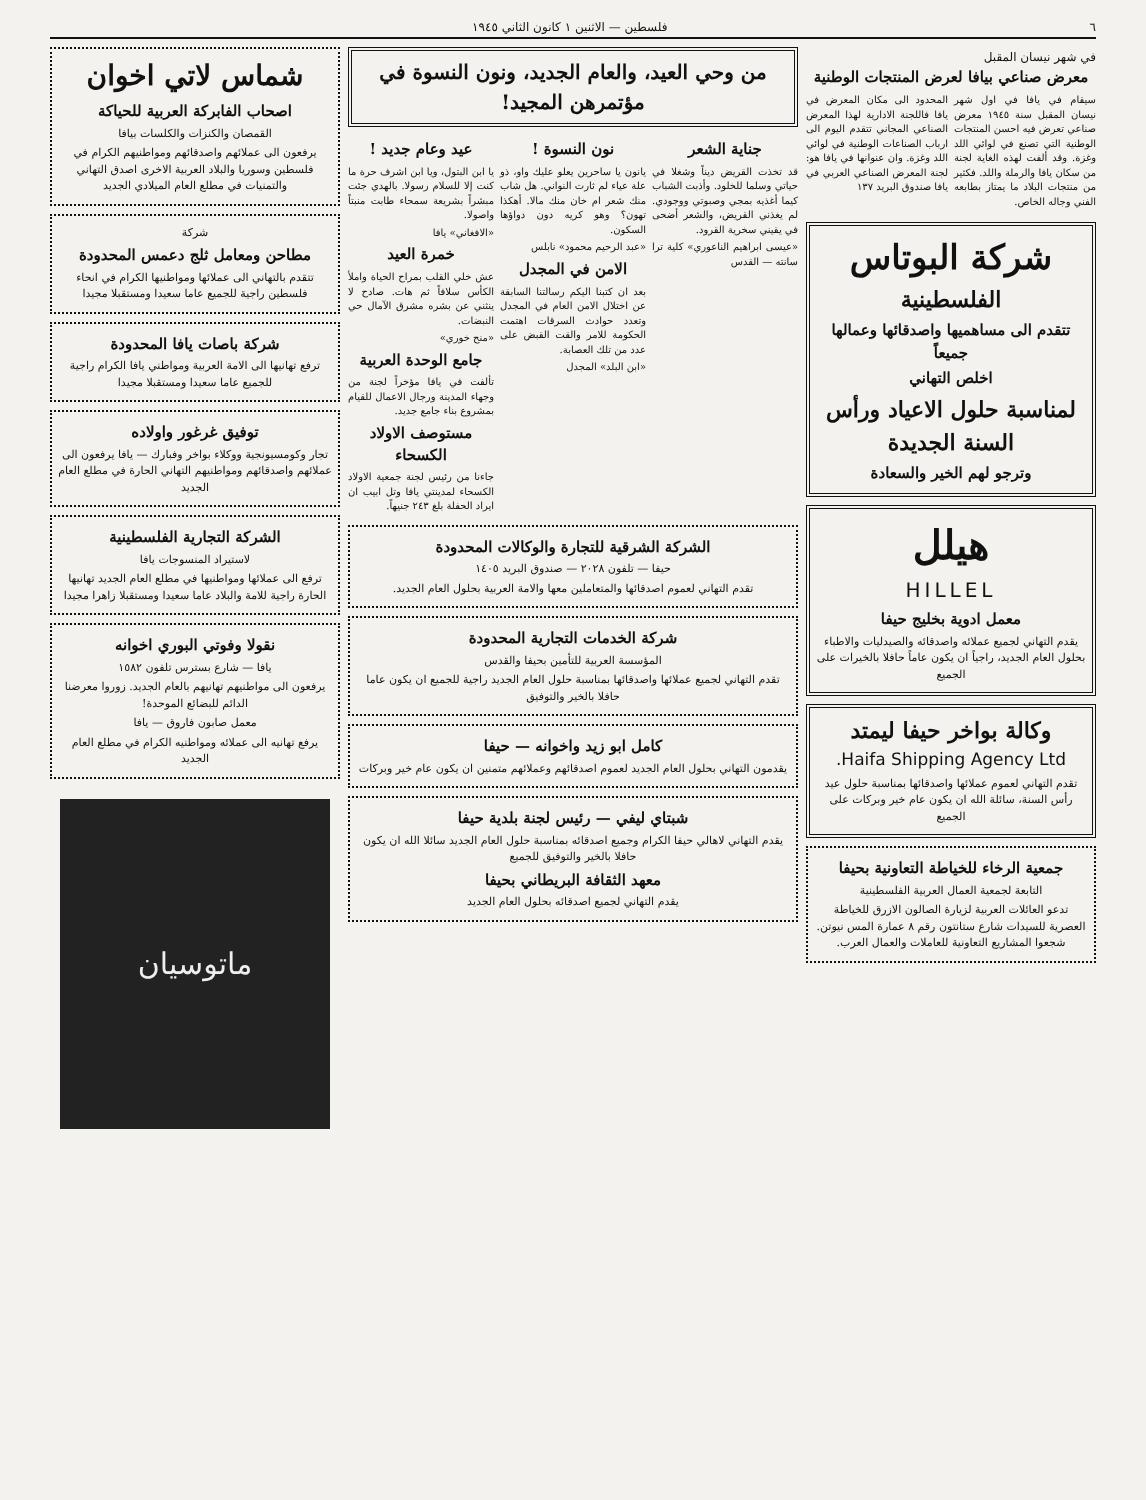٦ فلسطين — الاثنين ١ كانون الثاني ١٩٤٥
في شهر نيسان المقبل
معرض صناعي بيافا لعرض المنتجات الوطنية
سيقام في يافا في اول شهر نيسان المقبل سنة ١٩٤٥ معرض صناعي تعرض فيه احسن المنتجات الوطنية التي تصنع في لوائي اللد وغزة. وقد ألفت لهذه الغاية لجنة من سكان يافا والرملة واللد. فكثير من منتجات البلاد ما يمتاز بطابعه الفني وجاله الخاص.
المحدود الى مكان المعرض في يافا فاللجنة الادارية لهذا المعرض الصناعي المجاني تتقدم اليوم الى ارباب الصناعات الوطنية في لوائي اللد وغزة. وان عنوانها في يافا هو: لجنة المعرض الصناعي العربي في يافا صندوق البريد ١٣٧
شركة البوتاس
الفلسطينية
تتقدم الى مساهميها واصدقائها وعمالها جميعاً
اخلص التهاني
لمناسبة حلول الاعياد ورأس السنة الجديدة
وترجو لهم الخير والسعادة
هيلل
HILLEL
معمل ادوية بخليج حيفا
يقدم التهاني لجميع عملائه واصدقائه والصيدليات والاطباء بحلول العام الجديد، راجياً ان يكون عاماً حافلا بالخيرات على الجميع
وكالة بواخر حيفا ليمتد
Haifa Shipping Agency Ltd.
تقدم التهاني لعموم عملائها واصدقائها بمناسبة حلول عيد رأس السنة، سائلة الله ان يكون عام خير وبركات على الجميع
جمعية الرخاء للخياطة التعاونية بحيفا
التابعة لجمعية العمال العربية الفلسطينية
تدعو العائلات العربية لزيارة الصالون الازرق للخياطة العصرية للسيدات شارع ستانتون رقم ٨ عمارة المس نيوتن. شجعوا المشاريع التعاونية للعاملات والعمال العرب.
من وحي العيد، والعام الجديد، ونون النسوة في مؤتمرهن المجيد!
جناية الشعر
قد تخذت القريض ديناً وشغلا في حياتي وسلما للخلود. وأذبت الشباب كيما أغذيه بمجي وصبوتي ووجودي. لم يغذني القريض، والشعر أضحى في يقيني سخرية القرود.
«عيسى ابراهيم الناعوري» كلية ترا سانته — القدس
نون النسوة !
يانون يا ساحرين يعلو عليك واو، ذو علة عياء لم ثارت النواني. هل شاب منك شعر ام خان منك مالا. أهكذا تهون؟ وهو كريه دون دواؤها السكون.
«عبد الرحيم محمود» نابلس
الامن في المجدل
بعد ان كتبنا اليكم رسالتنا السابقة عن اختلال الامن العام في المجدل وتعدد حوادث السرقات اهتمت الحكومة للامر والقت القبض على عدد من تلك العصابة.
«ابن البلد» المجدل
عيد وعام جديد !
يا ابن البتول، ويا ابن اشرف حرة ما كنت إلا للسلام رسولا. بالهدي جئت مبشراً بشريعة سمحاء طابت منبتاً واصولا.
«الافغاني» يافا
خمرة العيد
عش خلي القلب بمراح الحياة واملأ الكأس سلافاً ثم هات. صادح لا ينثني عن بشره مشرق الآمال حي النبضات.
«منح خوري»
جامع الوحدة العربية
تألفت في يافا مؤخراً لجنة من وجهاء المدينة ورجال الاعمال للقيام بمشروع بناء جامع جديد.
مستوصف الاولاد الكسحاء
جاءنا من رئيس لجنة جمعية الاولاد الكسحاء لمدينتي يافا وتل ابيب ان ايراد الحفلة بلغ ٢٤٣ جنيهاً.
الشركة الشرقية للتجارة والوكالات المحدودة
حيفا — تلفون ٢٠٢٨ — صندوق البريد ١٤٠٥
تقدم التهاني لعموم اصدقائها والمتعاملين معها والامة العربية بحلول العام الجديد.
شركة الخدمات التجارية المحدودة
المؤسسة العربية للتأمين بحيفا والقدس
تقدم التهاني لجميع عملائها واصدقائها بمناسبة حلول العام الجديد راجية للجميع ان يكون عاما حافلا بالخير والتوفيق
كامل ابو زيد واخوانه — حيفا
يقدمون التهاني بحلول العام الجديد لعموم اصدقائهم وعملائهم متمنين ان يكون عام خير وبركات
شبتاي ليفي — رئيس لجنة بلدية حيفا
يقدم التهاني لاهالي حيفا الكرام وجميع اصدقائه بمناسبة حلول العام الجديد سائلا الله ان يكون حافلا بالخير والتوفيق للجميع
معهد الثقافة البريطاني بحيفا
يقدم التهاني لجميع اصدقائه بحلول العام الجديد
شماس لاتي اخوان
اصحاب الفابركة العربية للحياكة
القمصان والكنزات والكلسات بيافا
يرفعون الى عملائهم واصدقائهم ومواطنيهم الكرام في فلسطين وسوريا والبلاد العربية الاخرى اصدق التهاني والتمنيات في مطلع العام الميلادي الجديد
شركة
مطاحن ومعامل ثلج دعمس المحدودة
تتقدم بالتهاني الى عملائها ومواطنيها الكرام في انحاء فلسطين راجية للجميع عاما سعيدا ومستقبلا مجيدا
شركة باصات يافا المحدودة
ترفع تهانيها الى الامة العربية ومواطني يافا الكرام راجية للجميع عاما سعيدا ومستقبلا مجيدا
توفيق غرغور واولاده
تجار وكومسيونجية ووكلاء بواخر وفبارك — يافا يرفعون الى عملائهم واصدقائهم ومواطنيهم التهاني الحارة في مطلع العام الجديد
الشركة التجارية الفلسطينية
لاستيراد المنسوجات يافا
ترفع الى عملائها ومواطنيها في مطلع العام الجديد تهانيها الحارة راجية للامة والبلاد عاما سعيدا ومستقبلا زاهرا مجيدا
نقولا وفوتي البوري اخوانه
يافا — شارع بسترس تلفون ١٥٨٢
يرفعون الى مواطنيهم تهانيهم بالعام الجديد. زوروا معرضنا الدائم للبضائع الموحدة!
معمل صابون فاروق — يافا
يرفع تهانيه الى عملائه ومواطنيه الكرام في مطلع العام الجديد
ماتوسيان